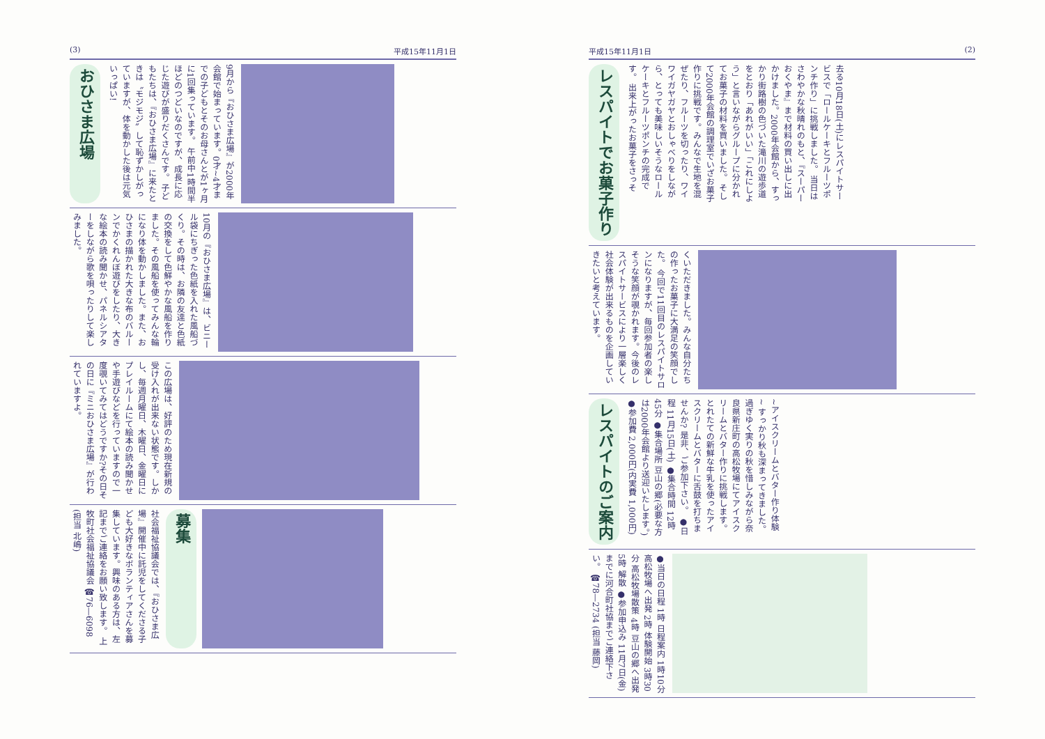(3) 平成15年11月1日
おひさま広場
9月から『おひさま広場』が2000年会館で始まっています。0才~4才までの子どもとそのお母さんとが1ヶ月に1回集っています。 午前中1時間半ほどのつどいなのですが、成長に応じた遊びが盛りだくさんです。 子どもたちは、『おひさま広場』に来たときは〝モジモジ〟して恥ずかしがっていますが、体を動かした後は元気いっぱい!
10月の『おひさま広場』は、ビニール袋にちぎった色紙を入れた風船づくり。その時は、お隣の友達と色紙の交換をして色鮮やかな風船を作りました。その風船を使ってみんな輪になり体を動かしました。また、おひさまの描かれた大きな布のバルーンでかくれんぼ遊びをしたり、大きな絵本の読み聞かせ、パネルシアターをしながら歌を唄ったりして楽しみました。
この広場は、好評のため現在新規の受け入れが出来ない状態です。しかし、毎週月曜日、木曜日、金曜日にプレイルームにて絵本の読み聞かせや手遊びなどを行っていますので一度覗いてみてはどうですか?その日その日に『ミニおひさま広場』が行われていますよ。
社会福祉協議会では、『おひさま広場』開催中に託児をしてくださる子ども大好きなボランティアさんを募集しています。興味のある方は、左記までご連絡をお願い致します。 上牧町社会福祉協議会 ☎76—6098 (担当 北嶋)
募集
平成15年11月1日 (2)
レスパイトでお菓子作り
去る10月18日(土)にレスパイトサービスで「ロールケーキとフルーツポンチ作り」に挑戦しました。 当日はさわやかな秋晴れのもと、『スーパーおくやま』まで材料の買い出しに出かけました。2000年会館から、すっかり街路樹の色づいた滝川の遊歩道をとおり「あれがいい」「これにしよう」と言いながらグループに分かれてお菓子の材料を買いました。 そして2000年会館の調理室でいざお菓子作りに挑戦です。みんなで生地を混ぜたり、フルーツを切ったり、ワイワイガヤガヤとおしゃべりをしながら、とっても美味しいそうなロールケーキとフルーツポンチの完成です。 出来上がったお菓子をさっそ
くいただきました。みんな自分たちの作ったお菓子に大満足の笑顔でした。 今回で11回目のレスパイトサロンになりますが、毎回参加者の楽しそうな笑顔が覗かれます。今後のレスパイトサービスにより一層楽しく社会体験が出来るものを企画していきたいと考えています。
レスパイトのご案内
~アイスクリームとバター作り体験~ すっかり秋も深まってきました。過ぎゆく実りの秋を惜しみながら奈良県新庄町の高松牧場にてアイスクリームとバター作りに挑戦します。とれたての新鮮な牛乳を使ったアイスクリームとバターに舌鼓を打ちませんか? 是非、ご参加下さい。 ●日程 11月15日(土) ●集合時間 12時45分 ●集合場所 豆山の郷(必要な方は2000年会館より送迎いたします。) ●参加費 2,000円(内実費 1,000円)
●当日の日程 1時 日程案内 1時10分 高松牧場へ出発 2時 体験開始 3時30分 高松牧場散策 4時 豆山の郷へ出発 5時 解散 ●参加申込み 11月7日(金)までに河合町社協までご連絡下さい。 ☎78—2734 (担当 藤岡)